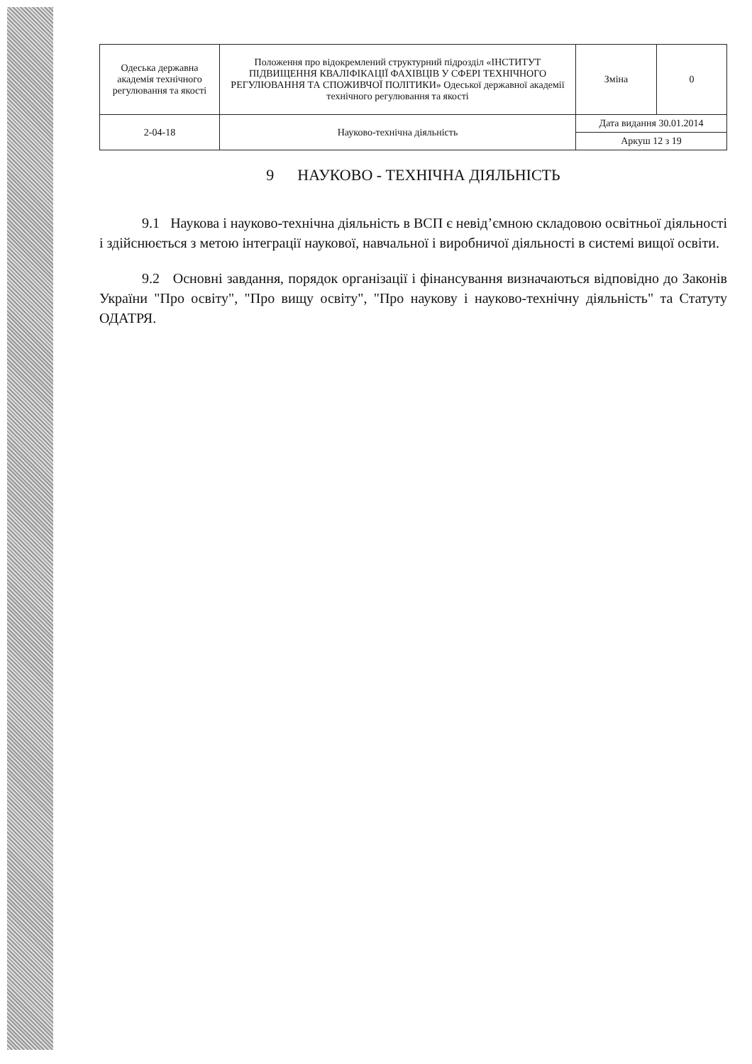| Одеська державна академія технічного регулювання та якості | Положення про відокремлений структурний підрозділ «ІНСТИТУТ ПІДВИЩЕННЯ КВАЛІФІКАЦІЇ ФАХІВЦІВ У СФЕРІ ТЕХНІЧНОГО РЕГУЛЮВАННЯ ТА СПОЖИВЧОЇ ПОЛІТИКИ» Одеської державної академії технічного регулювання та якості | Зміна | 0 |
| 2-04-18 | Науково-технічна діяльність | Дата видання 30.01.2014 | |
| | | Аркуш 12 з 19 | |
9 НАУКОВО - ТЕХНІЧНА ДІЯЛЬНІСТЬ
9.1 Наукова і науково-технічна діяльність в ВСП є невід’ємною складовою освітньої діяльності і здійснюється з метою інтеграції наукової, навчальної і виробничої діяльності в системі вищої освіти.
9.2 Основні завдання, порядок організації і фінансування визначаються відповідно до Законів України "Про освіту", "Про вищу освіту", "Про наукову і науково-технічну діяльність" та Статуту ОДАТРЯ.